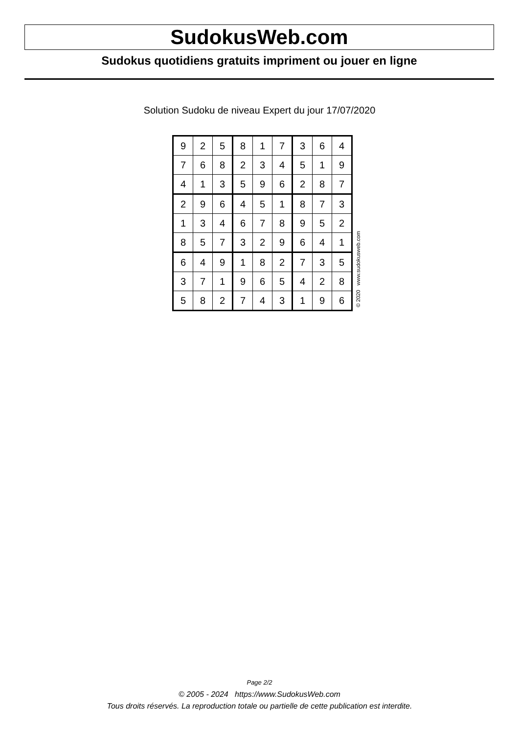SudokusWeb.com
Sudokus quotidiens gratuits impriment ou jouer en ligne
Solution Sudoku de niveau Expert du jour 17/07/2020
| 9 | 2 | 5 | 8 | 1 | 7 | 3 | 6 | 4 |
| 7 | 6 | 8 | 2 | 3 | 4 | 5 | 1 | 9 |
| 4 | 1 | 3 | 5 | 9 | 6 | 2 | 8 | 7 |
| 2 | 9 | 6 | 4 | 5 | 1 | 8 | 7 | 3 |
| 1 | 3 | 4 | 6 | 7 | 8 | 9 | 5 | 2 |
| 8 | 5 | 7 | 3 | 2 | 9 | 6 | 4 | 1 |
| 6 | 4 | 9 | 1 | 8 | 2 | 7 | 3 | 5 |
| 3 | 7 | 1 | 9 | 6 | 5 | 4 | 2 | 8 |
| 5 | 8 | 2 | 7 | 4 | 3 | 1 | 9 | 6 |
© 2020 www.sudokusweb.com
Page 2/2
© 2005 - 2024 https://www.SudokusWeb.com
Tous droits réservés. La reproduction totale ou partielle de cette publication est interdite.